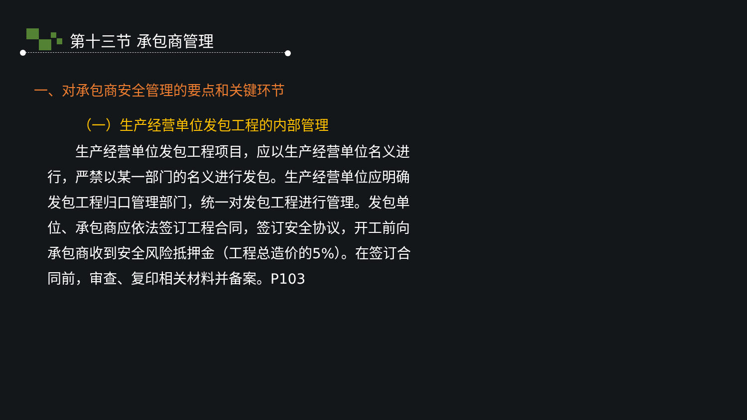第十三节 承包商管理
一、对承包商安全管理的要点和关键环节
（一）生产经营单位发包工程的内部管理
生产经营单位发包工程项目，应以生产经营单位名义进行，严禁以某一部门的名义进行发包。生产经营单位应明确发包工程归口管理部门，统一对发包工程进行管理。发包单位、承包商应依法签订工程合同，签订安全协议，开工前向承包商收到安全风险抵押金（工程总造价的5%）。在签订合同前，审查、复印相关材料并备案。P103